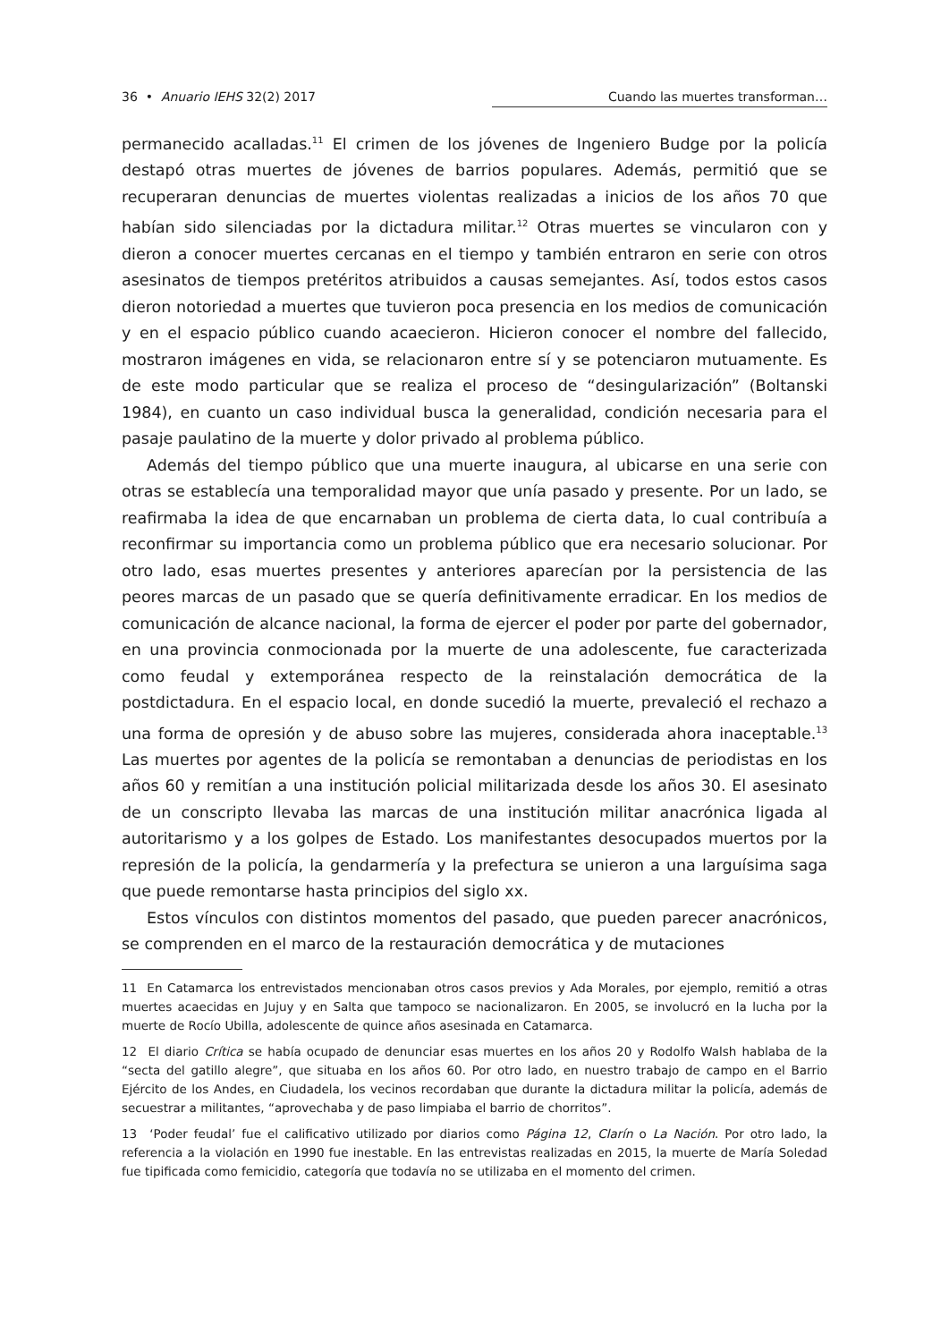36 • Anuario IEHS 32(2) 2017 Cuando las muertes transforman…
permanecido acalladas.<sup>11</sup> El crimen de los jóvenes de Ingeniero Budge por la policía destapó otras muertes de jóvenes de barrios populares. Además, permitió que se recuperaran denuncias de muertes violentas realizadas a inicios de los años 70 que habían sido silenciadas por la dictadura militar.<sup>12</sup> Otras muertes se vincularon con y dieron a conocer muertes cercanas en el tiempo y también entraron en serie con otros asesinatos de tiempos pretéritos atribuidos a causas semejantes. Así, todos estos casos dieron notoriedad a muertes que tuvieron poca presencia en los medios de comunicación y en el espacio público cuando acaecieron. Hicieron conocer el nombre del fallecido, mostraron imágenes en vida, se relacionaron entre sí y se potenciaron mutuamente. Es de este modo particular que se realiza el proceso de “desingularización” (Boltanski 1984), en cuanto un caso individual busca la generalidad, condición necesaria para el pasaje paulatino de la muerte y dolor privado al problema público.
Además del tiempo público que una muerte inaugura, al ubicarse en una serie con otras se establecía una temporalidad mayor que unía pasado y presente. Por un lado, se reafirmaba la idea de que encarnaban un problema de cierta data, lo cual contribuía a reconfirmar su importancia como un problema público que era necesario solucionar. Por otro lado, esas muertes presentes y anteriores aparecían por la persistencia de las peores marcas de un pasado que se quería definitivamente erradicar. En los medios de comunicación de alcance nacional, la forma de ejercer el poder por parte del gobernador, en una provincia conmocionada por la muerte de una adolescente, fue caracterizada como feudal y extemporánea respecto de la reinstalación democrática de la postdictadura. En el espacio local, en donde sucedió la muerte, prevaleció el rechazo a una forma de opresión y de abuso sobre las mujeres, considerada ahora inaceptable.<sup>13</sup> Las muertes por agentes de la policía se remontaban a denuncias de periodistas en los años 60 y remitían a una institución policial militarizada desde los años 30. El asesinato de un conscripto llevaba las marcas de una institución militar anacrónica ligada al autoritarismo y a los golpes de Estado. Los manifestantes desocupados muertos por la represión de la policía, la gendarmería y la prefectura se unieron a una larguísima saga que puede remontarse hasta principios del siglo xx.
Estos vínculos con distintos momentos del pasado, que pueden parecer anacrónicos, se comprenden en el marco de la restauración democrática y de mutaciones
11 En Catamarca los entrevistados mencionaban otros casos previos y Ada Morales, por ejemplo, remitió a otras muertes acaecidas en Jujuy y en Salta que tampoco se nacionalizaron. En 2005, se involucró en la lucha por la muerte de Rocío Ubilla, adolescente de quince años asesinada en Catamarca.
12 El diario Crítica se había ocupado de denunciar esas muertes en los años 20 y Rodolfo Walsh hablaba de la “secta del gatillo alegre”, que situaba en los años 60. Por otro lado, en nuestro trabajo de campo en el Barrio Ejército de los Andes, en Ciudadela, los vecinos recordaban que durante la dictadura militar la policía, además de secuestrar a militantes, “aprovechaba y de paso limpiaba el barrio de chorritos”.
13 ‘Poder feudal’ fue el calificativo utilizado por diarios como Página 12, Clarín o La Nación. Por otro lado, la referencia a la violación en 1990 fue inestable. En las entrevistas realizadas en 2015, la muerte de María Soledad fue tipificada como femicidio, categoría que todavía no se utilizaba en el momento del crimen.